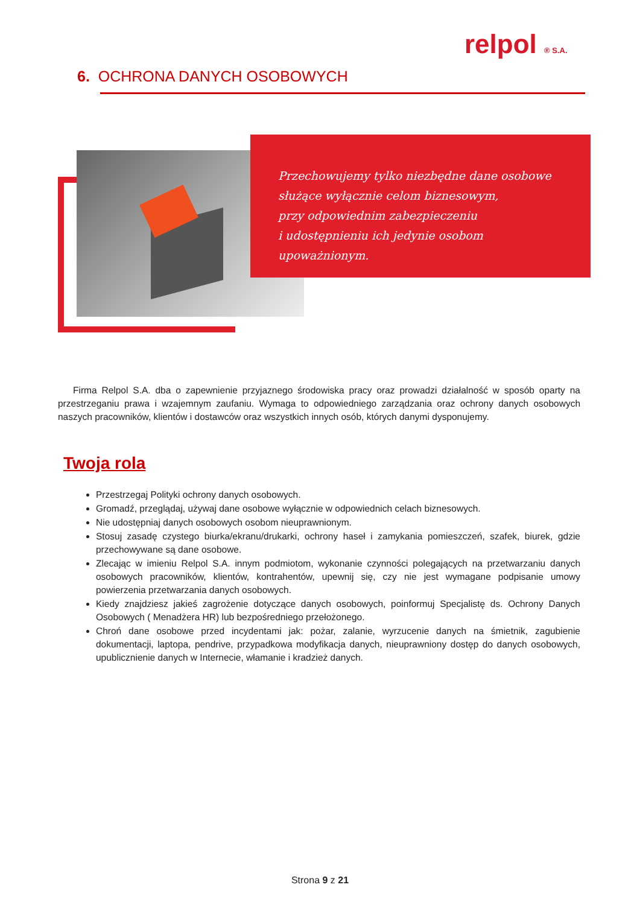relpol ® S.A.
6. OCHRONA DANYCH OSOBOWYCH
Przechowujemy tylko niezbędne dane osobowe
służące wyłącznie celom biznesowym,
przy odpowiednim zabezpieczeniu
i udostępnieniu ich jedynie osobom upoważnionym.
Firma Relpol S.A. dba o zapewnienie przyjaznego środowiska pracy oraz prowadzi działalność w sposób oparty na przestrzeganiu prawa i wzajemnym zaufaniu. Wymaga to odpowiedniego zarządzania oraz ochrony danych osobowych naszych pracowników, klientów i dostawców oraz wszystkich innych osób, których danymi dysponujemy.
Twoja rola
Przestrzegaj Polityki ochrony danych osobowych.
Gromadź, przeglądaj, używaj dane osobowe wyłącznie w odpowiednich celach biznesowych.
Nie udostępniaj danych osobowych osobom nieuprawnionym.
Stosuj zasadę czystego biurka/ekranu/drukarki, ochrony haseł i zamykania pomieszczeń, szafek, biurek, gdzie przechowywane są dane osobowe.
Zlecając w imieniu Relpol S.A. innym podmiotom, wykonanie czynności polegających na przetwarzaniu danych osobowych pracowników, klientów, kontrahentów, upewnij się, czy nie jest wymagane podpisanie umowy powierzenia przetwarzania danych osobowych.
Kiedy znajdziesz jakieś zagrożenie dotyczące danych osobowych, poinformuj Specjalistę ds. Ochrony Danych Osobowych ( Menadżera HR) lub bezpośredniego przełożonego.
Chroń dane osobowe przed incydentami jak: pożar, zalanie, wyrzucenie danych na śmietnik, zagubienie dokumentacji, laptopa, pendrive, przypadkowa modyfikacja danych, nieuprawniony dostęp do danych osobowych, upublicznienie danych w Internecie, włamanie i kradzież danych.
Strona 9 z 21